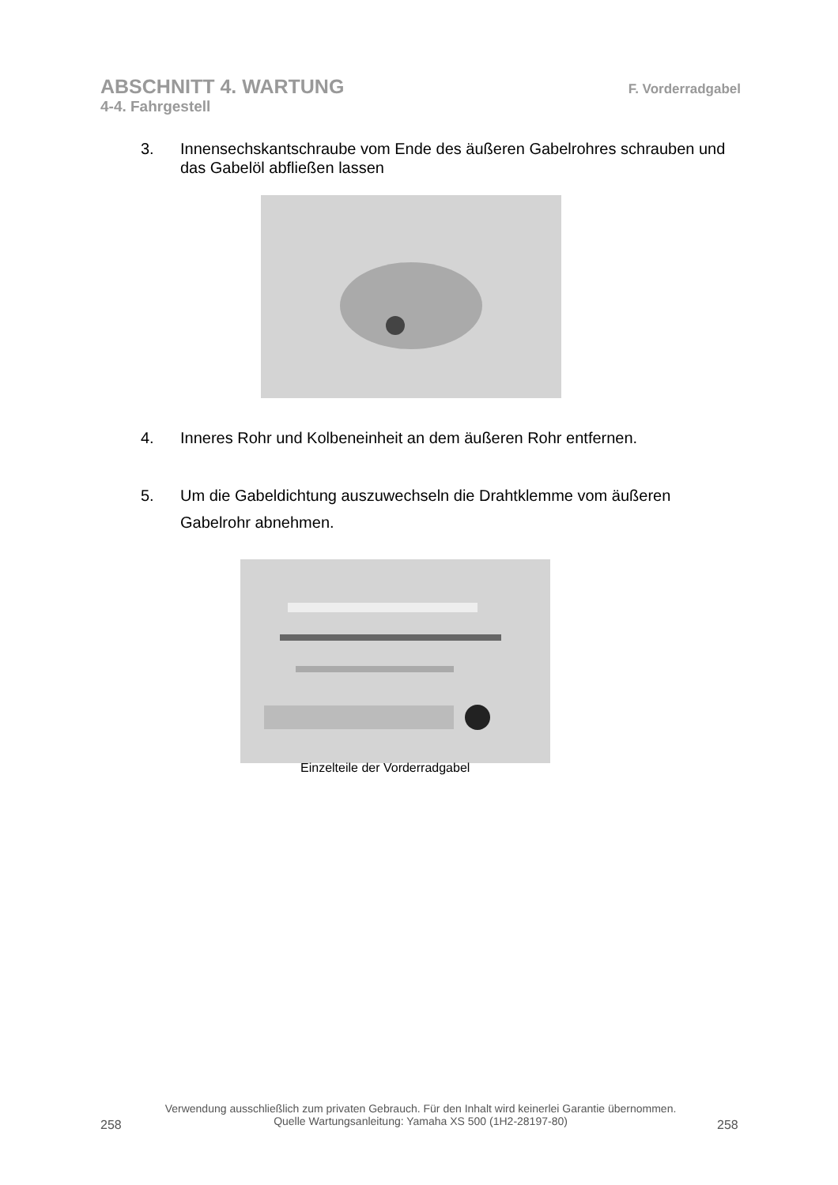ABSCHNITT 4. WARTUNG F. Vorderradgabel
4-4. Fahrgestell
3. Innensechskantschraube vom Ende des äußeren Gabelrohres schrauben und das Gabelöl abfließen lassen
4. Inneres Rohr und Kolbeneinheit an dem äußeren Rohr entfernen.
5. Um die Gabeldichtung auszuwechseln die Drahtklemme vom äußeren Gabelrohr abnehmen.
Einzelteile der Vorderradgabel
Verwendung ausschließlich zum privaten Gebrauch. Für den Inhalt wird keinerlei Garantie übernommen.
Quelle Wartungsanleitung: Yamaha XS 500 (1H2-28197-80)
258 258